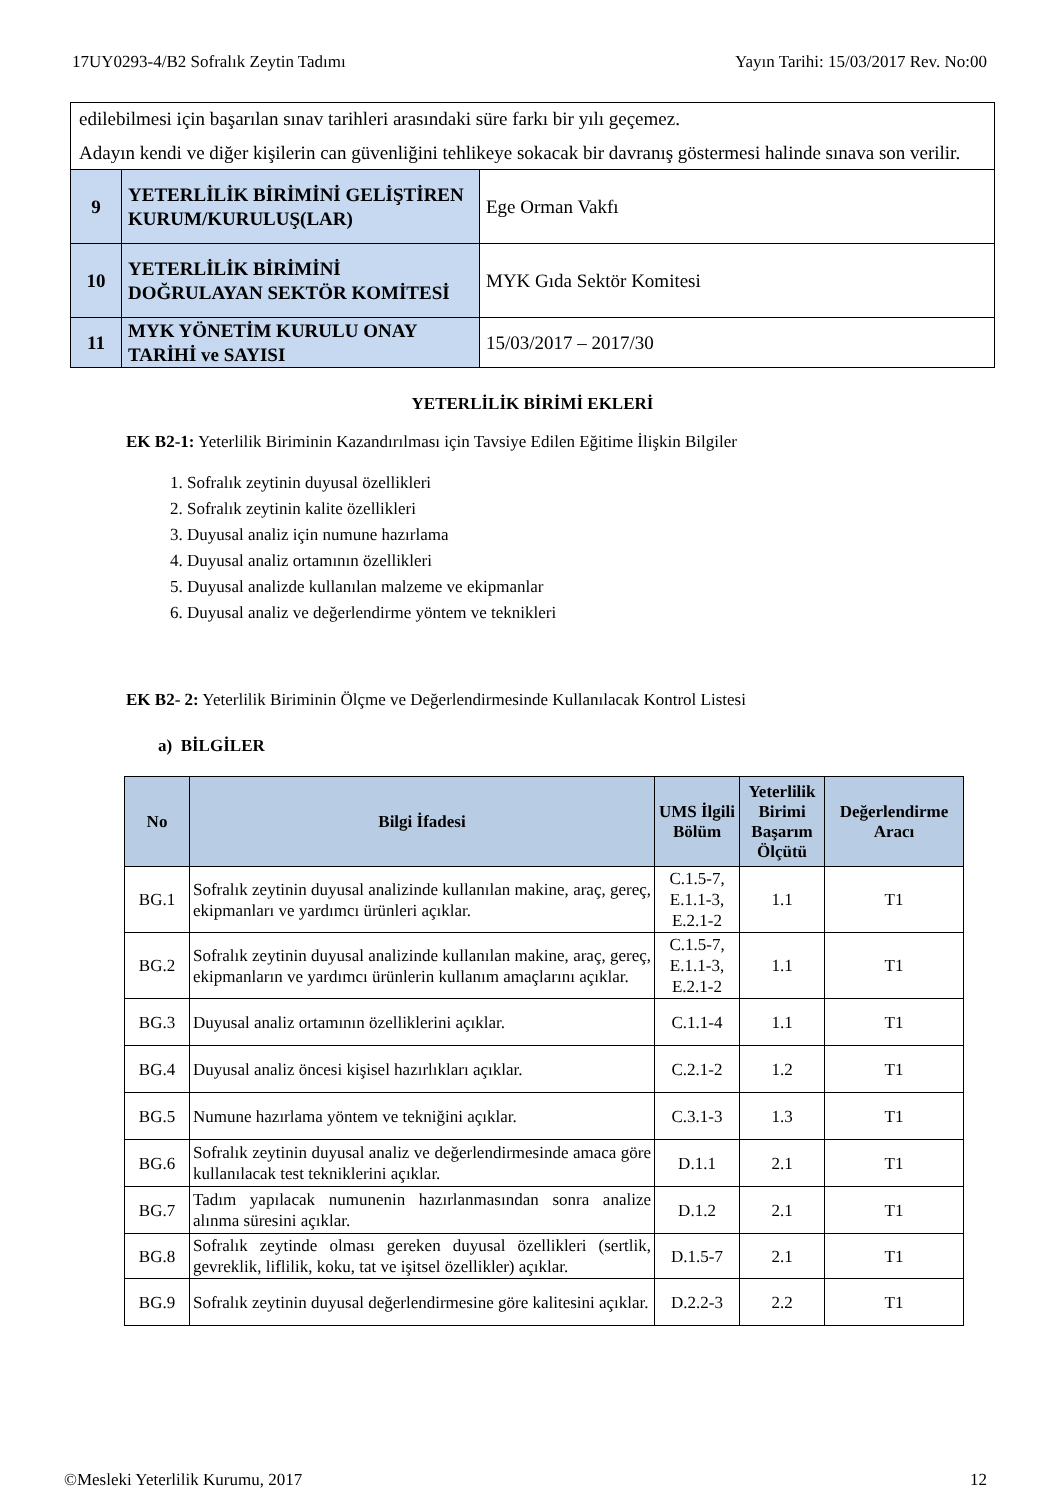17UY0293-4/B2 Sofralık Zeytin Tadımı Yayın Tarihi: 15/03/2017 Rev. No:00
| edilebilmesi için başarılan sınav tarihleri arasındaki süre farkı bir yılı geçemez. Adayın kendi ve diğer kişilerin can güvenliğini tehlikeye sokacak bir davranış göstermesi halinde sınava son verilir. | | |
| 9 | YETERLİLİK BİRİMİNİ GELİŞTİREN KURUM/KURULUŞ(LAR) | Ege Orman Vakfı |
| 10 | YETERLİLİK BİRİMİNİ DOĞRULAYAN SEKTÖR KOMİTESİ | MYK Gıda Sektör Komitesi |
| 11 | MYK YÖNETİM KURULU ONAY TARİHİ ve SAYISI | 15/03/2017 – 2017/30 |
YETERLİLİK BİRİMİ EKLERİ
EK B2-1: Yeterlilik Biriminin Kazandırılması için Tavsiye Edilen Eğitime İlişkin Bilgiler
1. Sofralık zeytinin duyusal özellikleri
2. Sofralık zeytinin kalite özellikleri
3. Duyusal analiz için numune hazırlama
4. Duyusal analiz ortamının özellikleri
5. Duyusal analizde kullanılan malzeme ve ekipmanlar
6. Duyusal analiz ve değerlendirme yöntem ve teknikleri
EK B2- 2: Yeterlilik Biriminin Ölçme ve Değerlendirmesinde Kullanılacak Kontrol Listesi
a) BİLGİLER
| No | Bilgi İfadesi | UMS İlgili Bölüm | Yeterlilik Birimi Başarım Ölçütü | Değerlendirme Aracı |
| --- | --- | --- | --- | --- |
| BG.1 | Sofralık zeytinin duyusal analizinde kullanılan makine, araç, gereç, ekipmanları ve yardımcı ürünleri açıklar. | C.1.5-7, E.1.1-3, E.2.1-2 | 1.1 | T1 |
| BG.2 | Sofralık zeytinin duyusal analizinde kullanılan makine, araç, gereç, ekipmanların ve yardımcı ürünlerin kullanım amaçlarını açıklar. | C.1.5-7, E.1.1-3, E.2.1-2 | 1.1 | T1 |
| BG.3 | Duyusal analiz ortamının özelliklerini açıklar. | C.1.1-4 | 1.1 | T1 |
| BG.4 | Duyusal analiz öncesi kişisel hazırlıkları açıklar. | C.2.1-2 | 1.2 | T1 |
| BG.5 | Numune hazırlama yöntem ve tekniğini açıklar. | C.3.1-3 | 1.3 | T1 |
| BG.6 | Sofralık zeytinin duyusal analiz ve değerlendirmesinde amaca göre kullanılacak test tekniklerini açıklar. | D.1.1 | 2.1 | T1 |
| BG.7 | Tadım yapılacak numunenin hazırlanmasından sonra analize alınma süresini açıklar. | D.1.2 | 2.1 | T1 |
| BG.8 | Sofralık zeytinde olması gereken duyusal özellikleri (sertlik, gevreklik, liflilik, koku, tat ve işitsel özellikler) açıklar. | D.1.5-7 | 2.1 | T1 |
| BG.9 | Sofralık zeytinin duyusal değerlendirmesine göre kalitesini açıklar. | D.2.2-3 | 2.2 | T1 |
©Mesleki Yeterlilik Kurumu, 2017 12